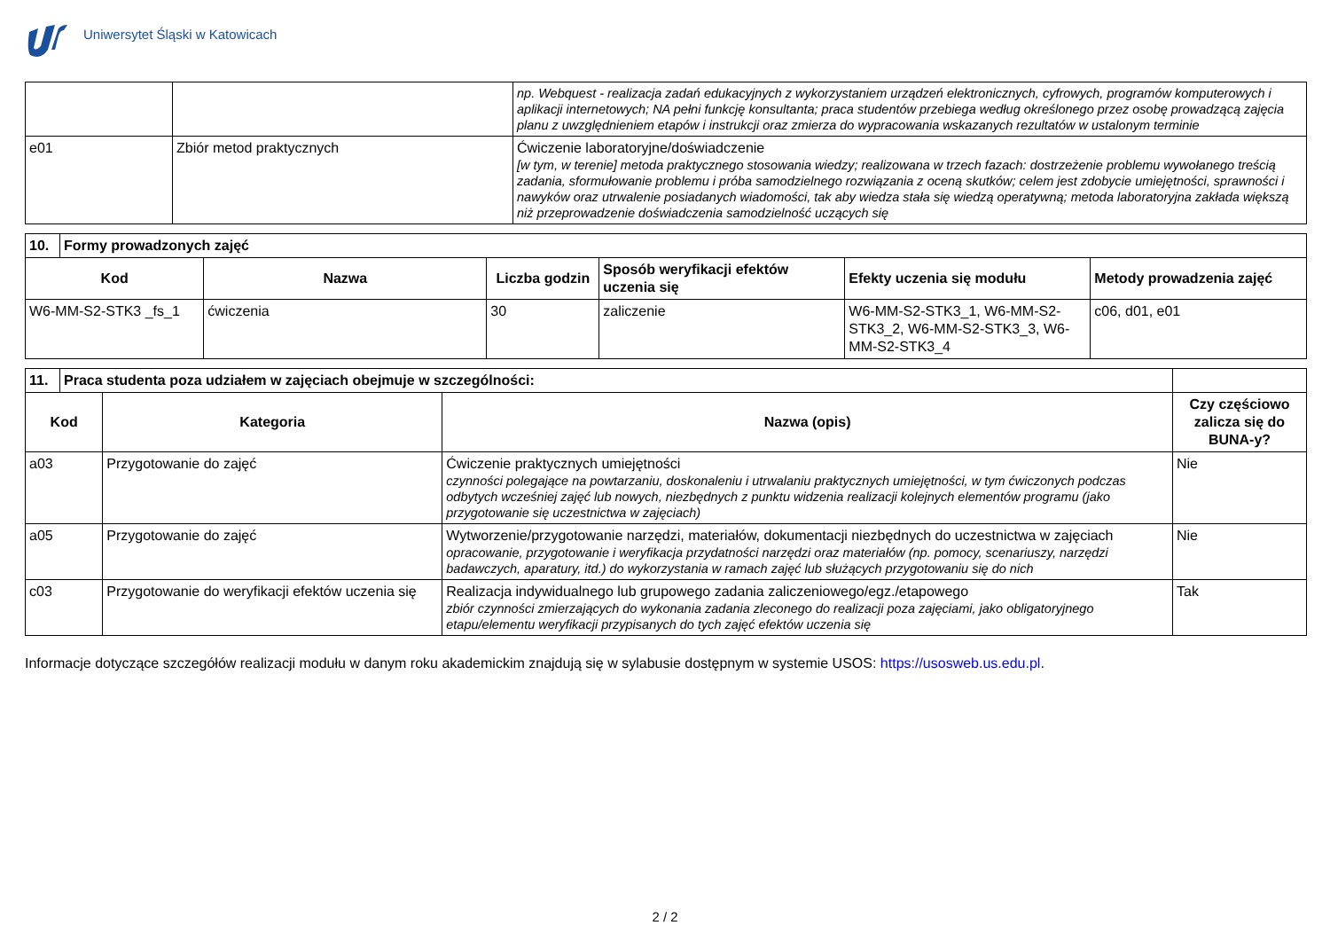Uniwersytet Śląski w Katowicach
| | | np. Webquest - realizacja zadań edukacyjnych z wykorzystaniem urządzeń elektronicznych, cyfrowych, programów komputerowych i aplikacji internetowych; NA pełni funkcję konsultanta; praca studentów przebiega według określonego przez osobę prowadzącą zajęcia planu z uwzględnieniem etapów i instrukcji oraz zmierza do wypracowania wskazanych rezultatów w ustalonym terminie |
| e01 | Zbiór metod praktycznych | Ćwiczenie laboratoryjne/doświadczenie [w tym, w terenie] metoda praktycznego stosowania wiedzy; realizowana w trzech fazach: dostrzeżenie problemu wywołanego treścią zadania, sformułowanie problemu i próba samodzielnego rozwiązania z oceną skutków; celem jest zdobycie umiejętności, sprawności i nawyków oraz utrwalenie posiadanych wiadomości, tak aby wiedza stała się wiedzą operatywną; metoda laboratoryjna zakłada większą niż przeprowadzenie doświadczenia samodzielność uczących się |
| 10. | Formy prowadzonych zajęć | | | | | |
| --- | --- | --- | --- | --- | --- | --- |
| Kod | | Nazwa | Liczba godzin | Sposób weryfikacji efektów uczenia się | Efekty uczenia się modułu | Metody prowadzenia zajęć |
| W6-MM-S2-STK3 _fs_1 | | ćwiczenia | 30 | zaliczenie | W6-MM-S2-STK3_1, W6-MM-S2-STK3_2, W6-MM-S2-STK3_3, W6-MM-S2-STK3_4 | c06, d01, e01 |
| 11. | Praca studenta poza udziałem w zajęciach obejmuje w szczególności: | | | |
| --- | --- | --- | --- | --- |
| Kod | | Kategoria | Nazwa (opis) | Czy częściowo zalicza się do BUNA-y? |
| a03 | | Przygotowanie do zajęć | Ćwiczenie praktycznych umiejętności czynności polegające na powtarzaniu, doskonaleniu i utrwalaniu praktycznych umiejętności, w tym ćwiczonych podczas odbytych wcześniej zajęć lub nowych, niezbędnych z punktu widzenia realizacji kolejnych elementów programu (jako przygotowanie się uczestnictwa w zajęciach) | Nie |
| a05 | | Przygotowanie do zajęć | Wytworzenie/przygotowanie narzędzi, materiałów, dokumentacji niezbędnych do uczestnictwa w zajęciach opracowanie, przygotowanie i weryfikacja przydatności narzędzi oraz materiałów (np. pomocy, scenariuszy, narzędzi badawczych, aparatury, itd.) do wykorzystania w ramach zajęć lub służących przygotowaniu się do nich | Nie |
| c03 | | Przygotowanie do weryfikacji efektów uczenia się | Realizacja indywidualnego lub grupowego zadania zaliczeniowego/egz./etapowego zbiór czynności zmierzających do wykonania zadania zleconego do realizacji poza zajęciami, jako obligatoryjnego etapu/elementu weryfikacji przypisanych do tych zajęć efektów uczenia się | Tak |
Informacje dotyczące szczegółów realizacji modułu w danym roku akademickim znajdują się w sylabusie dostępnym w systemie USOS: https://usosweb.us.edu.pl.
2 / 2